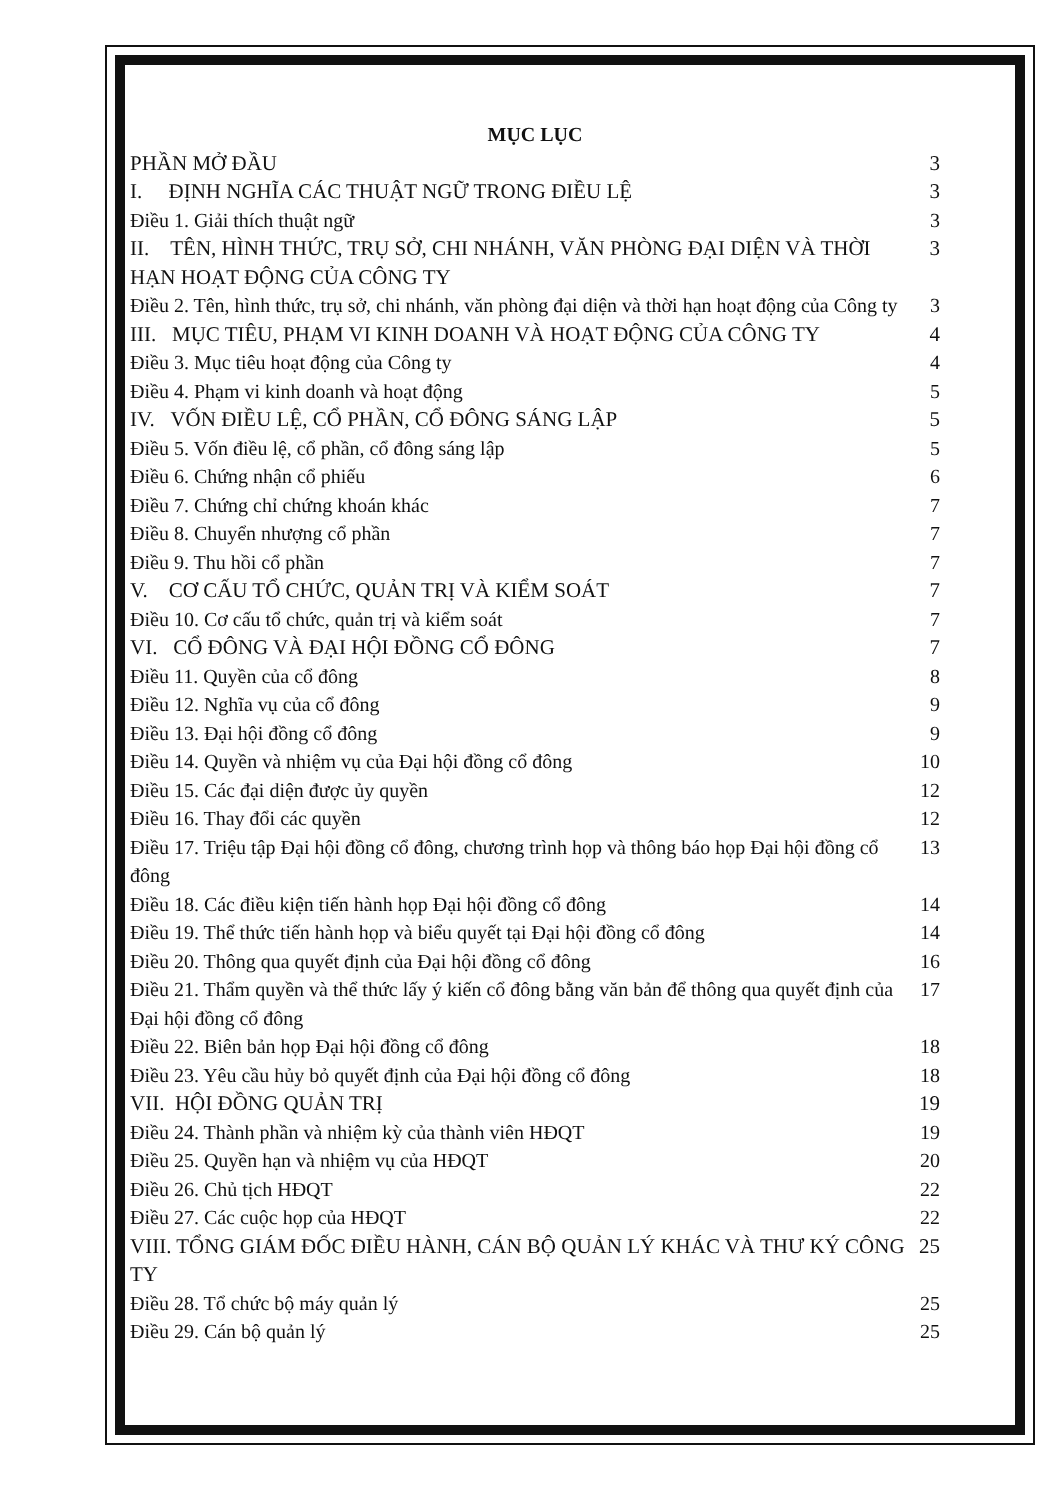MỤC LỤC
PHẦN MỞ ĐẦU 3
I. ĐỊNH NGHĨA CÁC THUẬT NGỮ TRONG ĐIỀU LỆ 3
Điều 1. Giải thích thuật ngữ 3
II. TÊN, HÌNH THỨC, TRỤ SỞ, CHI NHÁNH, VĂN PHÒNG ĐẠI DIỆN VÀ THỜI HẠN HOẠT ĐỘNG CỦA CÔNG TY 3
Điều 2. Tên, hình thức, trụ sở, chi nhánh, văn phòng đại diện và thời hạn hoạt động của Công ty 3
III. MỤC TIÊU, PHẠM VI KINH DOANH VÀ HOẠT ĐỘNG CỦA CÔNG TY 4
Điều 3. Mục tiêu hoạt động của Công ty 4
Điều 4. Phạm vi kinh doanh và hoạt động 5
IV. VỐN ĐIỀU LỆ, CỔ PHẦN, CỔ ĐÔNG SÁNG LẬP 5
Điều 5. Vốn điều lệ, cổ phần, cổ đông sáng lập 5
Điều 6. Chứng nhận cổ phiếu 6
Điều 7. Chứng chỉ chứng khoán khác 7
Điều 8. Chuyển nhượng cổ phần 7
Điều 9. Thu hồi cổ phần 7
V. CƠ CẤU TỔ CHỨC, QUẢN TRỊ VÀ KIỂM SOÁT 7
Điều 10. Cơ cấu tổ chức, quản trị và kiểm soát 7
VI. CỔ ĐÔNG VÀ ĐẠI HỘI ĐỒNG CỔ ĐÔNG 7
Điều 11. Quyền của cổ đông 8
Điều 12. Nghĩa vụ của cổ đông 9
Điều 13. Đại hội đồng cổ đông 9
Điều 14. Quyền và nhiệm vụ của Đại hội đồng cổ đông 10
Điều 15. Các đại diện được ủy quyền 12
Điều 16. Thay đổi các quyền 12
Điều 17. Triệu tập Đại hội đồng cổ đông, chương trình họp và thông báo họp Đại hội đồng cổ đông 13
Điều 18. Các điều kiện tiến hành họp Đại hội đồng cổ đông 14
Điều 19. Thể thức tiến hành họp và biểu quyết tại Đại hội đồng cổ đông 14
Điều 20. Thông qua quyết định của Đại hội đồng cổ đông 16
Điều 21. Thẩm quyền và thể thức lấy ý kiến cổ đông bằng văn bản để thông qua quyết định của Đại hội đồng cổ đông 17
Điều 22. Biên bản họp Đại hội đồng cổ đông 18
Điều 23. Yêu cầu hủy bỏ quyết định của Đại hội đồng cổ đông 18
VII. HỘI ĐỒNG QUẢN TRỊ 19
Điều 24. Thành phần và nhiệm kỳ của thành viên HĐQT 19
Điều 25. Quyền hạn và nhiệm vụ của HĐQT 20
Điều 26. Chủ tịch HĐQT 22
Điều 27. Các cuộc họp của HĐQT 22
VIII. TỔNG GIÁM ĐỐC ĐIỀU HÀNH, CÁN BỘ QUẢN LÝ KHÁC VÀ THƯ KÝ CÔNG TY 25
Điều 28. Tổ chức bộ máy quản lý 25
Điều 29. Cán bộ quản lý 25